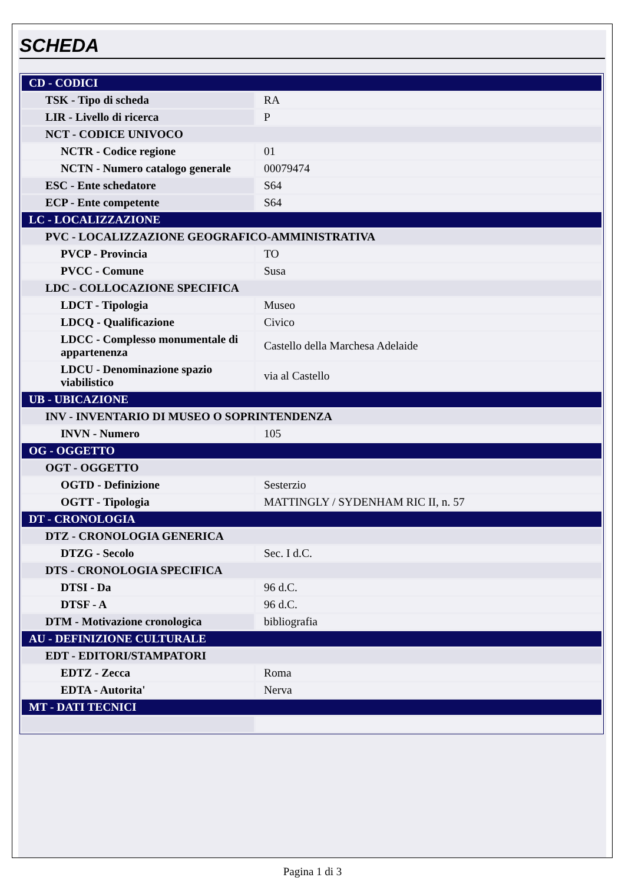SCHEDA
| CD - CODICI | |
| TSK - Tipo di scheda | RA |
| LIR - Livello di ricerca | P |
| NCT - CODICE UNIVOCO | |
| NCTR - Codice regione | 01 |
| NCTN - Numero catalogo generale | 00079474 |
| ESC - Ente schedatore | S64 |
| ECP - Ente competente | S64 |
| LC - LOCALIZZAZIONE | |
| PVC - LOCALIZZAZIONE GEOGRAFICO-AMMINISTRATIVA | |
| PVCP - Provincia | TO |
| PVCC - Comune | Susa |
| LDC - COLLOCAZIONE SPECIFICA | |
| LDCT - Tipologia | Museo |
| LDCQ - Qualificazione | Civico |
| LDCC - Complesso monumentale di appartenenza | Castello della Marchesa Adelaide |
| LDCU - Denominazione spazio viabilistico | via al Castello |
| UB - UBICAZIONE | |
| INV - INVENTARIO DI MUSEO O SOPRINTENDENZA | |
| INVN - Numero | 105 |
| OG - OGGETTO | |
| OGT - OGGETTO | |
| OGTD - Definizione | Sesterzio |
| OGTT - Tipologia | MATTINGLY / SYDENHAM RIC II, n. 57 |
| DT - CRONOLOGIA | |
| DTZ - CRONOLOGIA GENERICA | |
| DTZG - Secolo | Sec. I d.C. |
| DTS - CRONOLOGIA SPECIFICA | |
| DTSI - Da | 96 d.C. |
| DTSF - A | 96 d.C. |
| DTM - Motivazione cronologica | bibliografia |
| AU - DEFINIZIONE CULTURALE | |
| EDT - EDITORI/STAMPATORI | |
| EDTZ - Zecca | Roma |
| EDTA - Autorita' | Nerva |
| MT - DATI TECNICI | |
Pagina 1 di 3